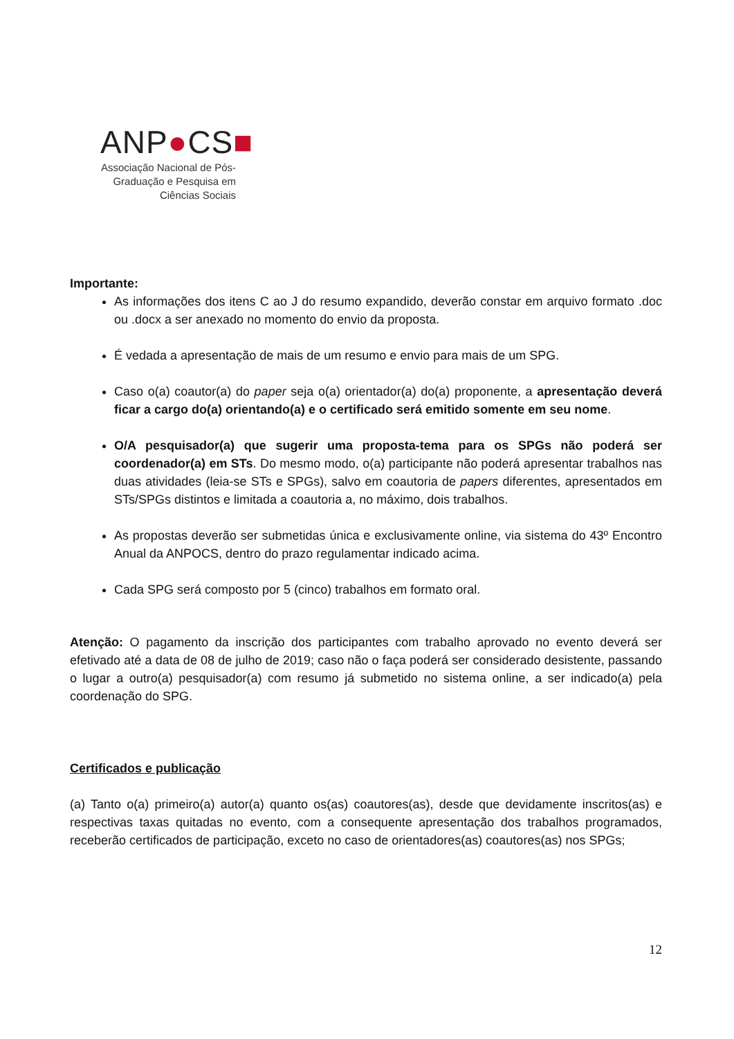ANP●CS■
Associação Nacional de Pós-Graduação e Pesquisa em Ciências Sociais
Importante:
As informações dos itens C ao J do resumo expandido, deverão constar em arquivo formato .doc ou .docx a ser anexado no momento do envio da proposta.
É vedada a apresentação de mais de um resumo e envio para mais de um SPG.
Caso o(a) coautor(a) do paper seja o(a) orientador(a) do(a) proponente, a apresentação deverá ficar a cargo do(a) orientando(a) e o certificado será emitido somente em seu nome.
O/A pesquisador(a) que sugerir uma proposta-tema para os SPGs não poderá ser coordenador(a) em STs. Do mesmo modo, o(a) participante não poderá apresentar trabalhos nas duas atividades (leia-se STs e SPGs), salvo em coautoria de papers diferentes, apresentados em STs/SPGs distintos e limitada a coautoria a, no máximo, dois trabalhos.
As propostas deverão ser submetidas única e exclusivamente online, via sistema do 43º Encontro Anual da ANPOCS, dentro do prazo regulamentar indicado acima.
Cada SPG será composto por 5 (cinco) trabalhos em formato oral.
Atenção: O pagamento da inscrição dos participantes com trabalho aprovado no evento deverá ser efetivado até a data de 08 de julho de 2019; caso não o faça poderá ser considerado desistente, passando o lugar a outro(a) pesquisador(a) com resumo já submetido no sistema online, a ser indicado(a) pela coordenação do SPG.
Certificados e publicação
(a) Tanto o(a) primeiro(a) autor(a) quanto os(as) coautores(as), desde que devidamente inscritos(as) e respectivas taxas quitadas no evento, com a consequente apresentação dos trabalhos programados, receberão certificados de participação, exceto no caso de orientadores(as) coautores(as) nos SPGs;
12